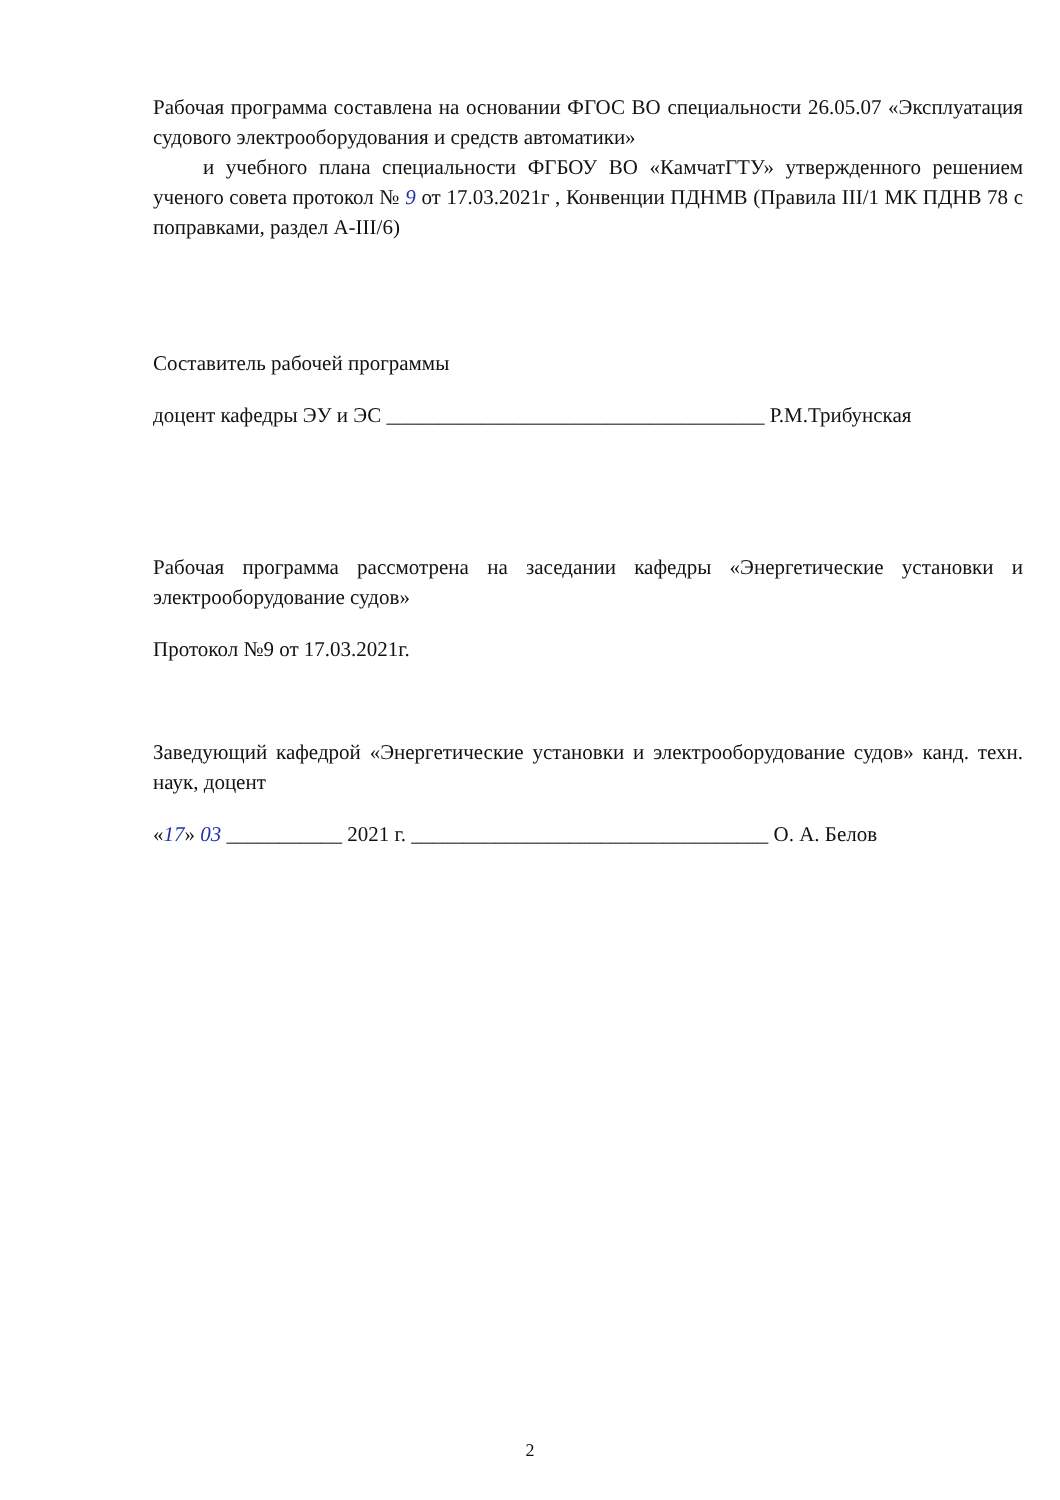Рабочая программа составлена на основании ФГОС ВО специальности 26.05.07 «Эксплуатация судового электрооборудования и средств автоматики»
и учебного плана специальности ФГБОУ ВО «КамчатГТУ» утвержденного решением ученого совета протокол № 9 от 17.03.2021г , Конвенции ПДНМВ (Правила III/1 МК ПДНВ 78 с поправками, раздел А-III/6)
Составитель рабочей программы
доцент кафедры ЭУ и ЭС ____________________________________ Р.М.Трибунская
Рабочая программа рассмотрена на заседании кафедры «Энергетические установки и электрооборудование судов»
Протокол №9 от 17.03.2021г.
Заведующий кафедрой «Энергетические установки и электрооборудование судов» канд. техн. наук, доцент
«17» 03 ___________ 2021 г. __________________________________ О. А. Белов
2